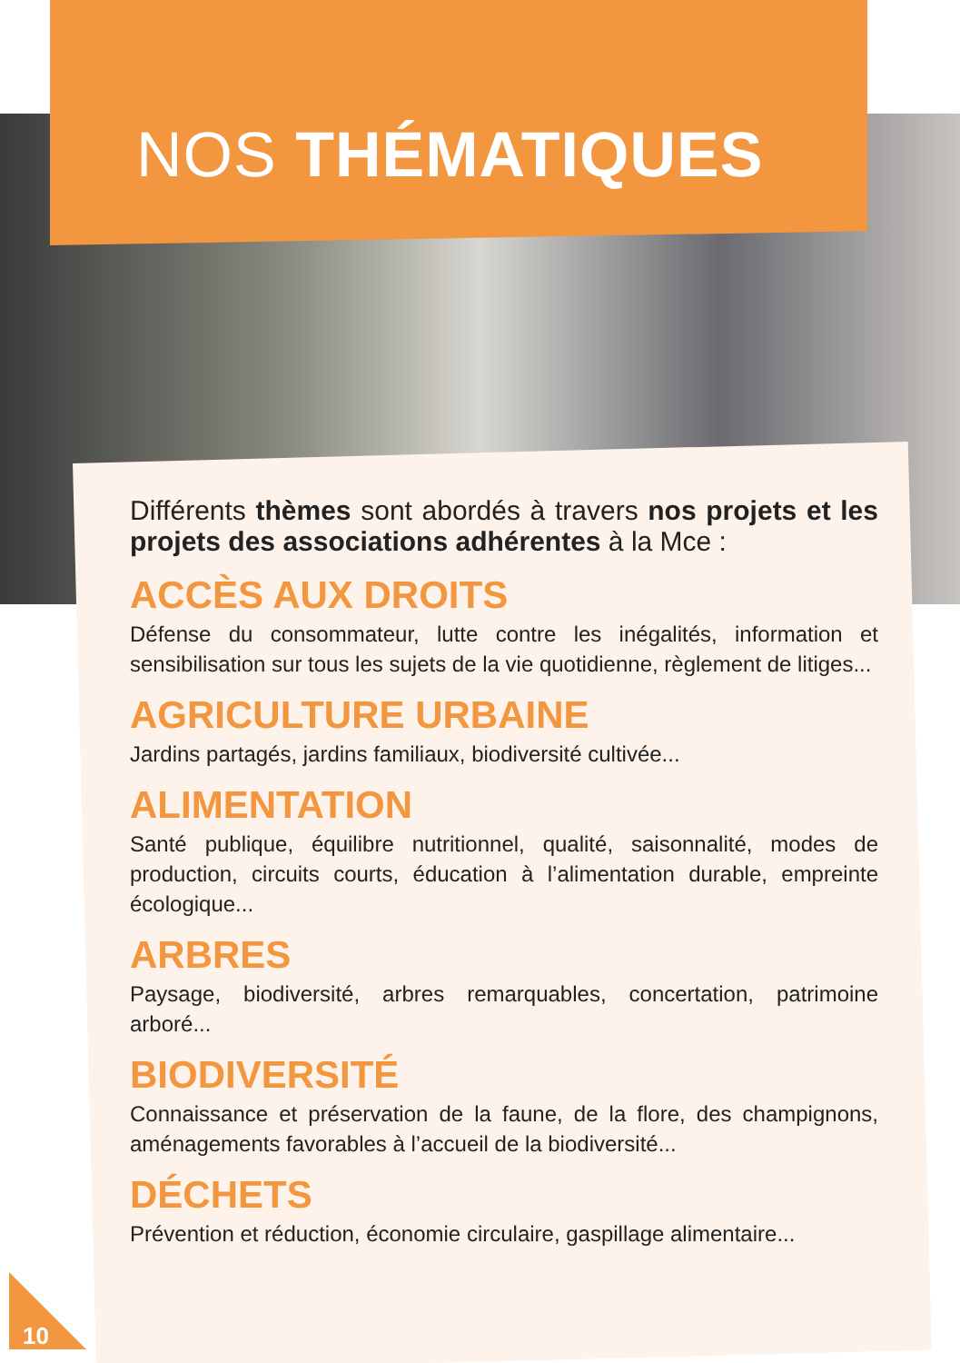NOS THÉMATIQUES
Différents thèmes sont abordés à travers nos projets et les projets des associations adhérentes à la Mce :
ACCÈS AUX DROITS
Défense du consommateur, lutte contre les inégalités, information et sensibilisation sur tous les sujets de la vie quotidienne, règlement de litiges...
AGRICULTURE URBAINE
Jardins partagés, jardins familiaux, biodiversité cultivée...
ALIMENTATION
Santé publique, équilibre nutritionnel, qualité, saisonnalité, modes de production, circuits courts, éducation à l’alimentation durable, empreinte écologique...
ARBRES
Paysage, biodiversité, arbres remarquables, concertation, patrimoine arboré...
BIODIVERSITÉ
Connaissance et préservation de la faune, de la flore, des champignons, aménagements favorables à l’accueil de la biodiversité...
DÉCHETS
Prévention et réduction, économie circulaire, gaspillage alimentaire...
10